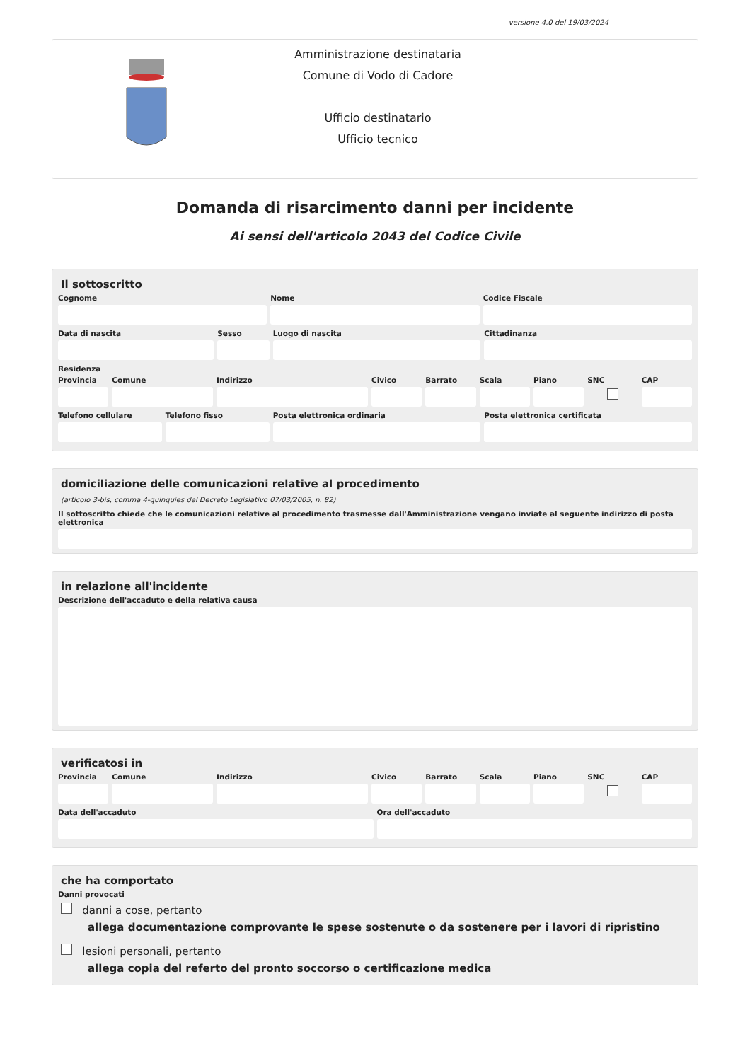versione 4.0 del 19/03/2024
Amministrazione destinataria
Comune di Vodo di Cadore
Ufficio destinatario
Ufficio tecnico
Domanda di risarcimento danni per incidente
Ai sensi dell'articolo 2043 del Codice Civile
Il sottoscritto
Cognome Nome Codice Fiscale
Data di nascita Sesso Luogo di nascita Cittadinanza
Residenza
Provincia Comune Indirizzo Civico Barrato Scala Piano SNC CAP
Telefono cellulare Telefono fisso Posta elettronica ordinaria Posta elettronica certificata
domiciliazione delle comunicazioni relative al procedimento
(articolo 3-bis, comma 4-quinquies del Decreto Legislativo 07/03/2005, n. 82)
Il sottoscritto chiede che le comunicazioni relative al procedimento trasmesse dall'Amministrazione vengano inviate al seguente indirizzo di posta elettronica
in relazione all'incidente
Descrizione dell'accaduto e della relativa causa
verificatosi in
Provincia Comune Indirizzo Civico Barrato Scala Piano SNC CAP
Data dell'accaduto Ora dell'accaduto
che ha comportato
Danni provocati
danni a cose, pertanto
allega documentazione comprovante le spese sostenute o da sostenere per i lavori di ripristino
lesioni personali, pertanto
allega copia del referto del pronto soccorso o certificazione medica